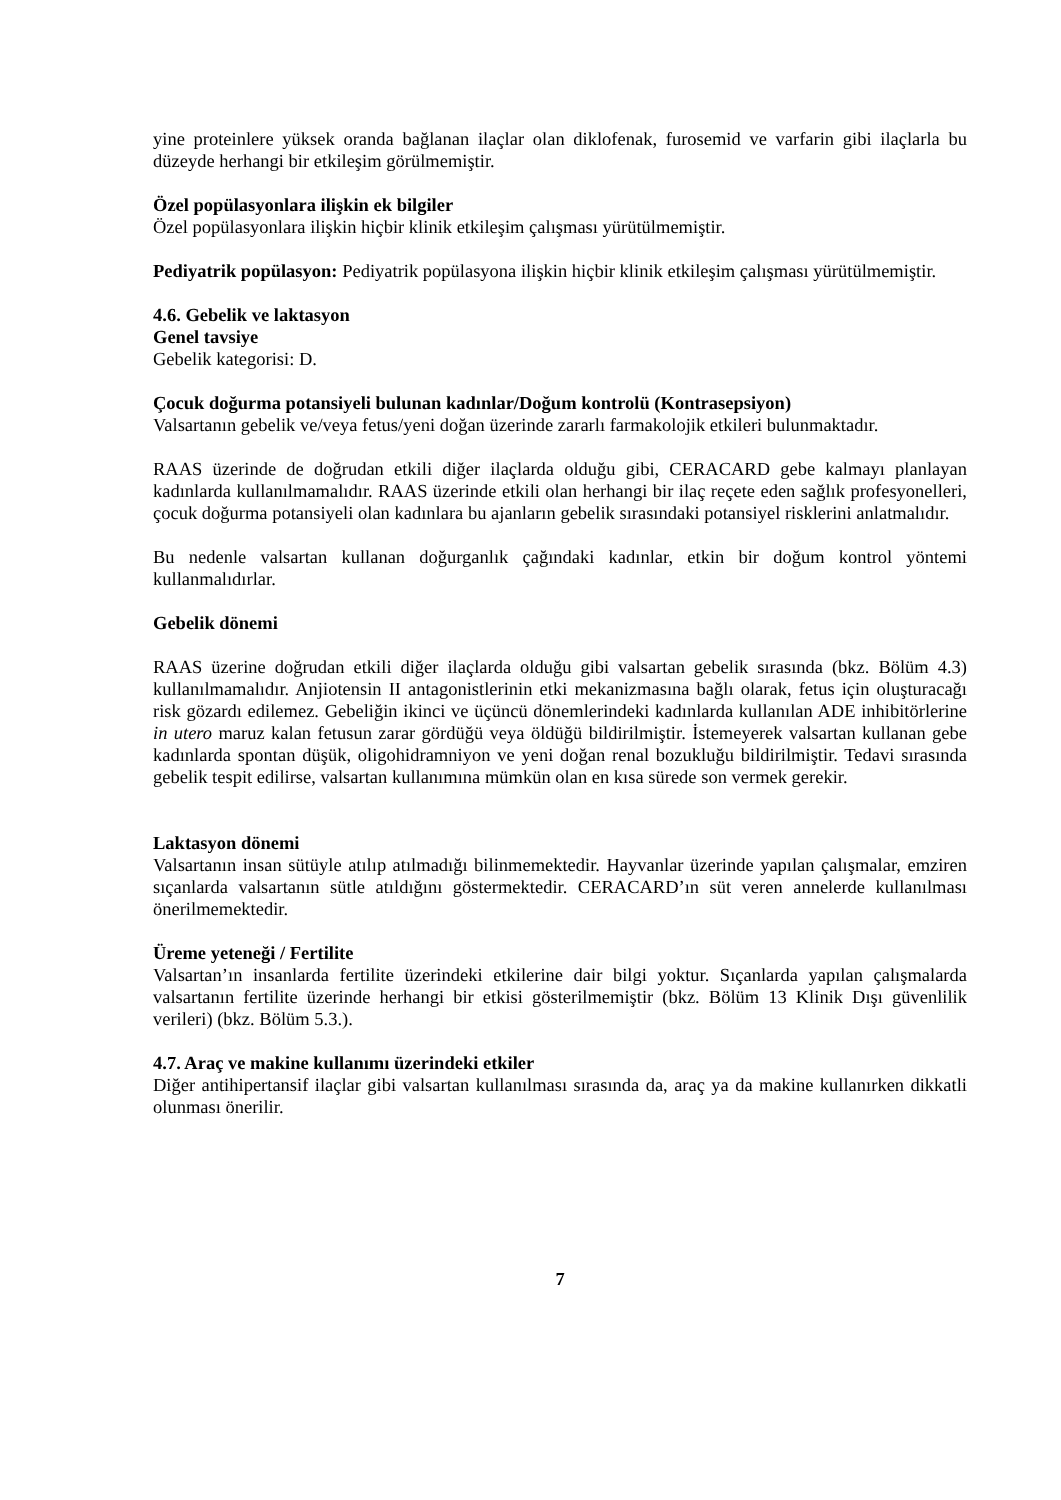yine proteinlere yüksek oranda bağlanan ilaçlar olan diklofenak, furosemid ve varfarin gibi ilaçlarla bu düzeyde herhangi bir etkileşim görülmemiştir.
Özel popülasyonlara ilişkin ek bilgiler
Özel popülasyonlara ilişkin hiçbir klinik etkileşim çalışması yürütülmemiştir.
Pediyatrik popülasyon: Pediyatrik popülasyona ilişkin hiçbir klinik etkileşim çalışması yürütülmemiştir.
4.6. Gebelik ve laktasyon
Genel tavsiye
Gebelik kategorisi: D.
Çocuk doğurma potansiyeli bulunan kadınlar/Doğum kontrolü (Kontrasepsiyon)
Valsartanın gebelik ve/veya fetus/yeni doğan üzerinde zararlı farmakolojik etkileri bulunmaktadır.
RAAS üzerinde de doğrudan etkili diğer ilaçlarda olduğu gibi, CERACARD gebe kalmayı planlayan kadınlarda kullanılmamalıdır. RAAS üzerinde etkili olan herhangi bir ilaç reçete eden sağlık profesyonelleri, çocuk doğurma potansiyeli olan kadınlara bu ajanların gebelik sırasındaki potansiyel risklerini anlatmalıdır.
Bu nedenle valsartan kullanan doğurganlık çağındaki kadınlar, etkin bir doğum kontrol yöntemi kullanmalıdırlar.
Gebelik dönemi
RAAS üzerine doğrudan etkili diğer ilaçlarda olduğu gibi valsartan gebelik sırasında (bkz. Bölüm 4.3) kullanılmamalıdır. Anjiotensin II antagonistlerinin etki mekanizmasına bağlı olarak, fetus için oluşturacağı risk gözardı edilemez. Gebeliğin ikinci ve üçüncü dönemlerindeki kadınlarda kullanılan ADE inhibitörlerine in utero maruz kalan fetusun zarar gördüğü veya öldüğü bildirilmiştir. İstemeyerek valsartan kullanan gebe kadınlarda spontan düşük, oligohidramniyon ve yeni doğan renal bozukluğu bildirilmiştir. Tedavi sırasında gebelik tespit edilirse, valsartan kullanımına mümkün olan en kısa sürede son vermek gerekir.
Laktasyon dönemi
Valsartanın insan sütüyle atılıp atılmadığı bilinmemektedir. Hayvanlar üzerinde yapılan çalışmalar, emziren sıçanlarda valsartanın sütle atıldığını göstermektedir. CERACARD’ın süt veren annelerde kullanılması önerilmemektedir.
Üreme yeteneği / Fertilite
Valsartan’ın insanlarda fertilite üzerindeki etkilerine dair bilgi yoktur. Sıçanlarda yapılan çalışmalarda valsartanın fertilite üzerinde herhangi bir etkisi gösterilmemiştir (bkz. Bölüm 13 Klinik Dışı güvenlilik verileri) (bkz. Bölüm 5.3.).
4.7. Araç ve makine kullanımı üzerindeki etkiler
Diğer antihipertansif ilaçlar gibi valsartan kullanılması sırasında da, araç ya da makine kullanırken dikkatli olunması önerilir.
7